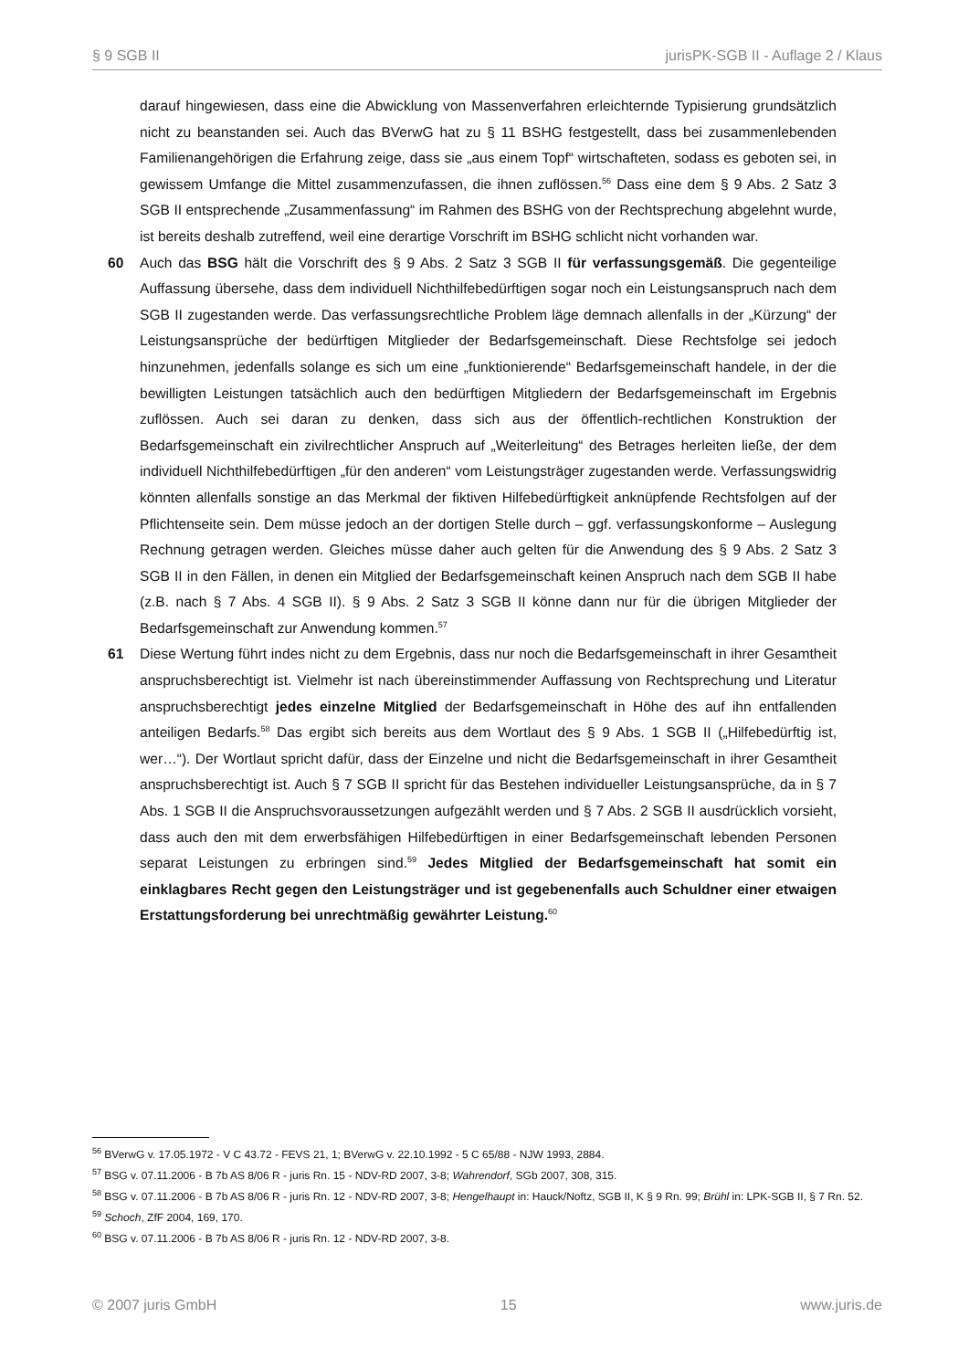§ 9 SGB II jurisPK-SGB II - Auflage 2 / Klaus
darauf hingewiesen, dass eine die Abwicklung von Massenverfahren erleichternde Typisierung grundsätzlich nicht zu beanstanden sei. Auch das BVerwG hat zu § 11 BSHG festgestellt, dass bei zusammenlebenden Familienangehörigen die Erfahrung zeige, dass sie „aus einem Topf“ wirtschafteten, sodass es geboten sei, in gewissem Umfange die Mittel zusammenzufassen, die ihnen zuflössen.<sup>56</sup> Dass eine dem § 9 Abs. 2 Satz 3 SGB II entsprechende „Zusammenfassung“ im Rahmen des BSHG von der Rechtsprechung abgelehnt wurde, ist bereits deshalb zutreffend, weil eine derartige Vorschrift im BSHG schlicht nicht vorhanden war.
60 Auch das BSG hält die Vorschrift des § 9 Abs. 2 Satz 3 SGB II für verfassungsgemäß. Die gegenteilige Auffassung übersehe, dass dem individuell Nichthilfebedürftigen sogar noch ein Leistungsanspruch nach dem SGB II zugestanden werde. Das verfassungsrechtliche Problem läge demnach allenfalls in der „Kürzung“ der Leistungsansprüche der bedürftigen Mitglieder der Bedarfsgemeinschaft. Diese Rechtsfolge sei jedoch hinzunehmen, jedenfalls solange es sich um eine „funktionierende“ Bedarfsgemeinschaft handele, in der die bewilligten Leistungen tatsächlich auch den bedürftigen Mitgliedern der Bedarfsgemeinschaft im Ergebnis zuflössen. Auch sei daran zu denken, dass sich aus der öffentlich-rechtlichen Konstruktion der Bedarfsgemeinschaft ein zivilrechtlicher Anspruch auf „Weiterleitung“ des Betrages herleiten ließe, der dem individuell Nichthilfebedürftigen „für den anderen“ vom Leistungsträger zugestanden werde. Verfassungswidrig könnten allenfalls sonstige an das Merkmal der fiktiven Hilfebedürftigkeit anknüpfende Rechtsfolgen auf der Pflichtenseite sein. Dem müsse jedoch an der dortigen Stelle durch – ggf. verfassungskonforme – Auslegung Rechnung getragen werden. Gleiches müsse daher auch gelten für die Anwendung des § 9 Abs. 2 Satz 3 SGB II in den Fällen, in denen ein Mitglied der Bedarfsgemeinschaft keinen Anspruch nach dem SGB II habe (z.B. nach § 7 Abs. 4 SGB II). § 9 Abs. 2 Satz 3 SGB II könne dann nur für die übrigen Mitglieder der Bedarfsgemeinschaft zur Anwendung kommen.<sup>57</sup>
61 Diese Wertung führt indes nicht zu dem Ergebnis, dass nur noch die Bedarfsgemeinschaft in ihrer Gesamtheit anspruchsberechtigt ist. Vielmehr ist nach übereinstimmender Auffassung von Rechtsprechung und Literatur anspruchsberechtigt jedes einzelne Mitglied der Bedarfsgemeinschaft in Höhe des auf ihn entfallenden anteiligen Bedarfs.<sup>58</sup> Das ergibt sich bereits aus dem Wortlaut des § 9 Abs. 1 SGB II („Hilfebedürftig ist, wer…“). Der Wortlaut spricht dafür, dass der Einzelne und nicht die Bedarfsgemeinschaft in ihrer Gesamtheit anspruchsberechtigt ist. Auch § 7 SGB II spricht für das Bestehen individueller Leistungsansprüche, da in § 7 Abs. 1 SGB II die Anspruchsvoraussetzungen aufgezählt werden und § 7 Abs. 2 SGB II ausdrücklich vorsieht, dass auch den mit dem erwerbsfähigen Hilfebedürftigen in einer Bedarfsgemeinschaft lebenden Personen separat Leistungen zu erbringen sind.<sup>59</sup> Jedes Mitglied der Bedarfsgemeinschaft hat somit ein einklagbares Recht gegen den Leistungsträger und ist gegebenenfalls auch Schuldner einer etwaigen Erstattungsforderung bei unrechtmäßig gewährter Leistung.<sup>60</sup>
<sup>56</sup> BVerwG v. 17.05.1972 - V C 43.72 - FEVS 21, 1; BVerwG v. 22.10.1992 - 5 C 65/88 - NJW 1993, 2884.
<sup>57</sup> BSG v. 07.11.2006 - B 7b AS 8/06 R - juris Rn. 15 - NDV-RD 2007, 3-8; Wahrendorf, SGb 2007, 308, 315.
<sup>58</sup> BSG v. 07.11.2006 - B 7b AS 8/06 R - juris Rn. 12 - NDV-RD 2007, 3-8; Hengelhaupt in: Hauck/Noftz, SGB II, K § 9 Rn. 99; Brühl in: LPK-SGB II, § 7 Rn. 52.
<sup>59</sup> Schoch, ZfF 2004, 169, 170.
<sup>60</sup> BSG v. 07.11.2006 - B 7b AS 8/06 R - juris Rn. 12 - NDV-RD 2007, 3-8.
© 2007 juris GmbH 15 www.juris.de